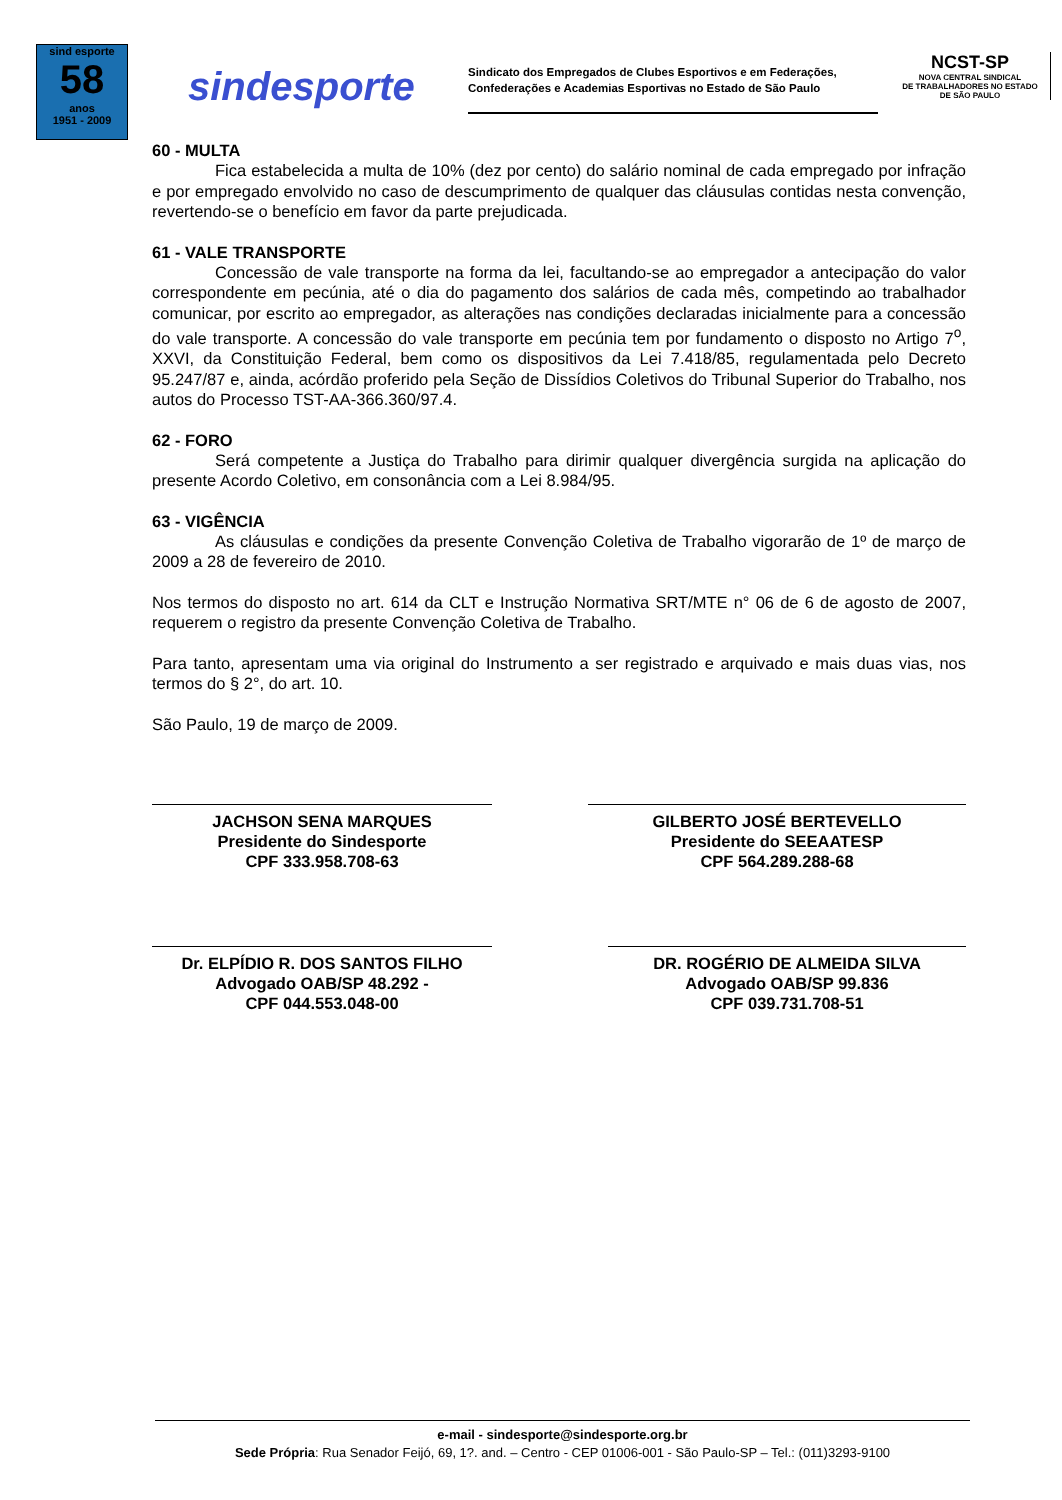sind esporte
58
anos
1951 - 2009
sindesporte
Sindicato dos Empregados de Clubes Esportivos e em Federações, Confederações e Academias Esportivas no Estado de São Paulo
NCST-SP
NOVA CENTRAL SINDICAL
DE TRABALHADORES NO ESTADO
DE SÃO PAULO
60 - MULTA
Fica estabelecida a multa de 10% (dez por cento) do salário nominal de cada empregado por infração e por empregado envolvido no caso de descumprimento de qualquer das cláusulas contidas nesta convenção, revertendo-se o benefício em favor da parte prejudicada.
61 - VALE TRANSPORTE
Concessão de vale transporte na forma da lei, facultando-se ao empregador a antecipação do valor correspondente em pecúnia, até o dia do pagamento dos salários de cada mês, competindo ao trabalhador comunicar, por escrito ao empregador, as alterações nas condições declaradas inicialmente para a concessão do vale transporte. A concessão do vale transporte em pecúnia tem por fundamento o disposto no Artigo 7<sup>o</sup>, XXVI, da Constituição Federal, bem como os dispositivos da Lei 7.418/85, regulamentada pelo Decreto 95.247/87 e, ainda, acórdão proferido pela Seção de Dissídios Coletivos do Tribunal Superior do Trabalho, nos autos do Processo TST-AA-366.360/97.4.
62 - FORO
Será competente a Justiça do Trabalho para dirimir qualquer divergência surgida na aplicação do presente Acordo Coletivo, em consonância com a Lei 8.984/95.
63 - VIGÊNCIA
As cláusulas e condições da presente Convenção Coletiva de Trabalho vigorarão de 1º de março de 2009 a 28 de fevereiro de 2010.
Nos termos do disposto no art. 614 da CLT e Instrução Normativa SRT/MTE n° 06 de 6 de agosto de 2007, requerem o registro da presente Convenção Coletiva de Trabalho.
Para tanto, apresentam uma via original do Instrumento a ser registrado e arquivado e mais duas vias, nos termos do § 2°, do art. 10.
São Paulo, 19 de março de 2009.
JACHSON SENA MARQUES
Presidente do Sindesporte
CPF 333.958.708-63
GILBERTO JOSÉ BERTEVELLO
Presidente do SEEAATESP
CPF 564.289.288-68
Dr. ELPÍDIO R. DOS SANTOS FILHO
Advogado OAB/SP 48.292 -
CPF 044.553.048-00
DR. ROGÉRIO DE ALMEIDA SILVA
Advogado OAB/SP 99.836
CPF 039.731.708-51
e-mail - sindesporte@sindesporte.org.br
Sede Própria: Rua Senador Feijó, 69, 1?. and. – Centro - CEP 01006-001 - São Paulo-SP – Tel.: (011)3293-9100